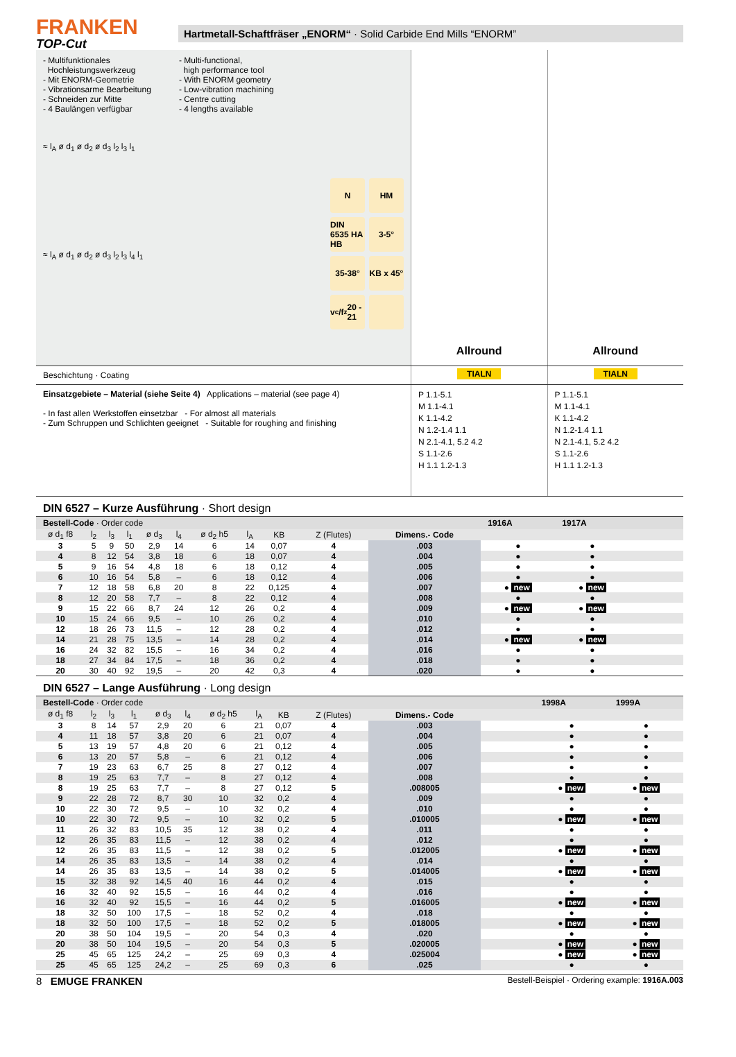FRANKEN
TOP-Cut
Hartmetall-Schaftfräser „ENORM“ · Solid Carbide End Mills “ENORM”
- Multifunktionales
Hochleistungswerkzeug
- Mit ENORM-Geometrie
- Vibrationsarme Bearbeitung
- Schneiden zur Mitte
- 4 Baulängen verfügbar
- Multi-functional,
high performance tool
- With ENORM geometry
- Low-vibration machining
- Centre cutting
- 4 lengths available
≈ l<sub>A</sub> ø d<sub>1</sub> ø d<sub>2</sub> ø d<sub>3</sub> l<sub>2</sub> l<sub>3</sub> l<sub>1</sub>
≈ l<sub>A</sub> ø d<sub>1</sub> ø d<sub>2</sub> ø d<sub>3</sub> l<sub>2</sub> l<sub>3</sub> l<sub>4</sub> l<sub>1</sub>
N HM DIN 6535 HA HB 3-5° 35-38° KB x 45° v<sub>c</sub>/f<sub>z</sub> 20 - 21
Allround Allround
Beschichtung · Coating TIALN TIALN
Einsatzgebiete – Material (siehe Seite 4) Applications – material (see page 4)
- In fast allen Werkstoffen einsetzbar - For almost all materials
- Zum Schruppen und Schlichten geeignet - Suitable for roughing and finishing
P 1.1-5.1
M 1.1-4.1
K 1.1-4.2
N 1.2-1.4 1.1
N 2.1-4.1, 5.2 4.2
S 1.1-2.6
H 1.1 1.2-1.3
P 1.1-5.1
M 1.1-4.1
K 1.1-4.2
N 1.2-1.4 1.1
N 2.1-4.1, 5.2 4.2
S 1.1-2.6
H 1.1 1.2-1.3
DIN 6527 – Kurze Ausführung · Short design
| Bestell-Code · Order code | | | | | | | | | | | 1916A | 1917A | | |
| --- | --- | --- | --- | --- | --- | --- | --- | --- | --- | --- | --- | --- | --- | --- |
| ø d<sub>1</sub> f8 | l<sub>2</sub> | l<sub>3</sub> | l<sub>1</sub> | ø d<sub>3</sub> | l<sub>4</sub> | ø d<sub>2</sub> h5 | l<sub>A</sub> | KB | Z (Flutes) | Dimens.- Code | | | | |
| 3 | 5 | 9 | 50 | 2,9 | 14 | 6 | 14 | 0,07 | 4 | .003 | ● | ● | | |
| 4 | 8 | 12 | 54 | 3,8 | 18 | 6 | 18 | 0,07 | 4 | .004 | ● | ● | | |
| 5 | 9 | 16 | 54 | 4,8 | 18 | 6 | 18 | 0,12 | 4 | .005 | ● | ● | | |
| 6 | 10 | 16 | 54 | 5,8 | – | 6 | 18 | 0,12 | 4 | .006 | ● | ● | | |
| 7 | 12 | 18 | 58 | 6,8 | 20 | 8 | 22 | 0,125 | 4 | .007 | ● new | ● new | | |
| 8 | 12 | 20 | 58 | 7,7 | – | 8 | 22 | 0,12 | 4 | .008 | ● | ● | | |
| 9 | 15 | 22 | 66 | 8,7 | 24 | 12 | 26 | 0,2 | 4 | .009 | ● new | ● new | | |
| 10 | 15 | 24 | 66 | 9,5 | – | 10 | 26 | 0,2 | 4 | .010 | ● | ● | | |
| 12 | 18 | 26 | 73 | 11,5 | – | 12 | 28 | 0,2 | 4 | .012 | ● | ● | | |
| 14 | 21 | 28 | 75 | 13,5 | – | 14 | 28 | 0,2 | 4 | .014 | ● new | ● new | | |
| 16 | 24 | 32 | 82 | 15,5 | – | 16 | 34 | 0,2 | 4 | .016 | ● | ● | | |
| 18 | 27 | 34 | 84 | 17,5 | – | 18 | 36 | 0,2 | 4 | .018 | ● | ● | | |
| 20 | 30 | 40 | 92 | 19,5 | – | 20 | 42 | 0,3 | 4 | .020 | ● | ● | | |
DIN 6527 – Lange Ausführung · Long design
| Bestell-Code · Order code | | | | | | | | | | | | | 1998A | 1999A |
| --- | --- | --- | --- | --- | --- | --- | --- | --- | --- | --- | --- | --- | --- | --- |
| ø d<sub>1</sub> f8 | l<sub>2</sub> | l<sub>3</sub> | l<sub>1</sub> | ø d<sub>3</sub> | l<sub>4</sub> | ø d<sub>2</sub> h5 | l<sub>A</sub> | KB | Z (Flutes) | Dimens.- Code | | | | |
| 3 | 8 | 14 | 57 | 2,9 | 20 | 6 | 21 | 0,07 | 4 | .003 | | | ● | ● |
| 4 | 11 | 18 | 57 | 3,8 | 20 | 6 | 21 | 0,07 | 4 | .004 | | | ● | ● |
| 5 | 13 | 19 | 57 | 4,8 | 20 | 6 | 21 | 0,12 | 4 | .005 | | | ● | ● |
| 6 | 13 | 20 | 57 | 5,8 | – | 6 | 21 | 0,12 | 4 | .006 | | | ● | ● |
| 7 | 19 | 23 | 63 | 6,7 | 25 | 8 | 27 | 0,12 | 4 | .007 | | | ● | ● |
| 8 | 19 | 25 | 63 | 7,7 | – | 8 | 27 | 0,12 | 4 | .008 | | | ● | ● |
| 8 | 19 | 25 | 63 | 7,7 | – | 8 | 27 | 0,12 | 5 | .008005 | | | ● new | ● new |
| 9 | 22 | 28 | 72 | 8,7 | 30 | 10 | 32 | 0,2 | 4 | .009 | | | ● | ● |
| 10 | 22 | 30 | 72 | 9,5 | – | 10 | 32 | 0,2 | 4 | .010 | | | ● | ● |
| 10 | 22 | 30 | 72 | 9,5 | – | 10 | 32 | 0,2 | 5 | .010005 | | | ● new | ● new |
| 11 | 26 | 32 | 83 | 10,5 | 35 | 12 | 38 | 0,2 | 4 | .011 | | | ● | ● |
| 12 | 26 | 35 | 83 | 11,5 | – | 12 | 38 | 0,2 | 4 | .012 | | | ● | ● |
| 12 | 26 | 35 | 83 | 11,5 | – | 12 | 38 | 0,2 | 5 | .012005 | | | ● new | ● new |
| 14 | 26 | 35 | 83 | 13,5 | – | 14 | 38 | 0,2 | 4 | .014 | | | ● | ● |
| 14 | 26 | 35 | 83 | 13,5 | – | 14 | 38 | 0,2 | 5 | .014005 | | | ● new | ● new |
| 15 | 32 | 38 | 92 | 14,5 | 40 | 16 | 44 | 0,2 | 4 | .015 | | | ● | ● |
| 16 | 32 | 40 | 92 | 15,5 | – | 16 | 44 | 0,2 | 4 | .016 | | | ● | ● |
| 16 | 32 | 40 | 92 | 15,5 | – | 16 | 44 | 0,2 | 5 | .016005 | | | ● new | ● new |
| 18 | 32 | 50 | 100 | 17,5 | – | 18 | 52 | 0,2 | 4 | .018 | | | ● | ● |
| 18 | 32 | 50 | 100 | 17,5 | – | 18 | 52 | 0,2 | 5 | .018005 | | | ● new | ● new |
| 20 | 38 | 50 | 104 | 19,5 | – | 20 | 54 | 0,3 | 4 | .020 | | | ● | ● |
| 20 | 38 | 50 | 104 | 19,5 | – | 20 | 54 | 0,3 | 5 | .020005 | | | ● new | ● new |
| 25 | 45 | 65 | 125 | 24,2 | – | 25 | 69 | 0,3 | 4 | .025004 | | | ● new | ● new |
| 25 | 45 | 65 | 125 | 24,2 | – | 25 | 69 | 0,3 | 6 | .025 | | | ● | ● |
8 EMUGE FRANKEN Bestell-Beispiel · Ordering example: 1916A.003